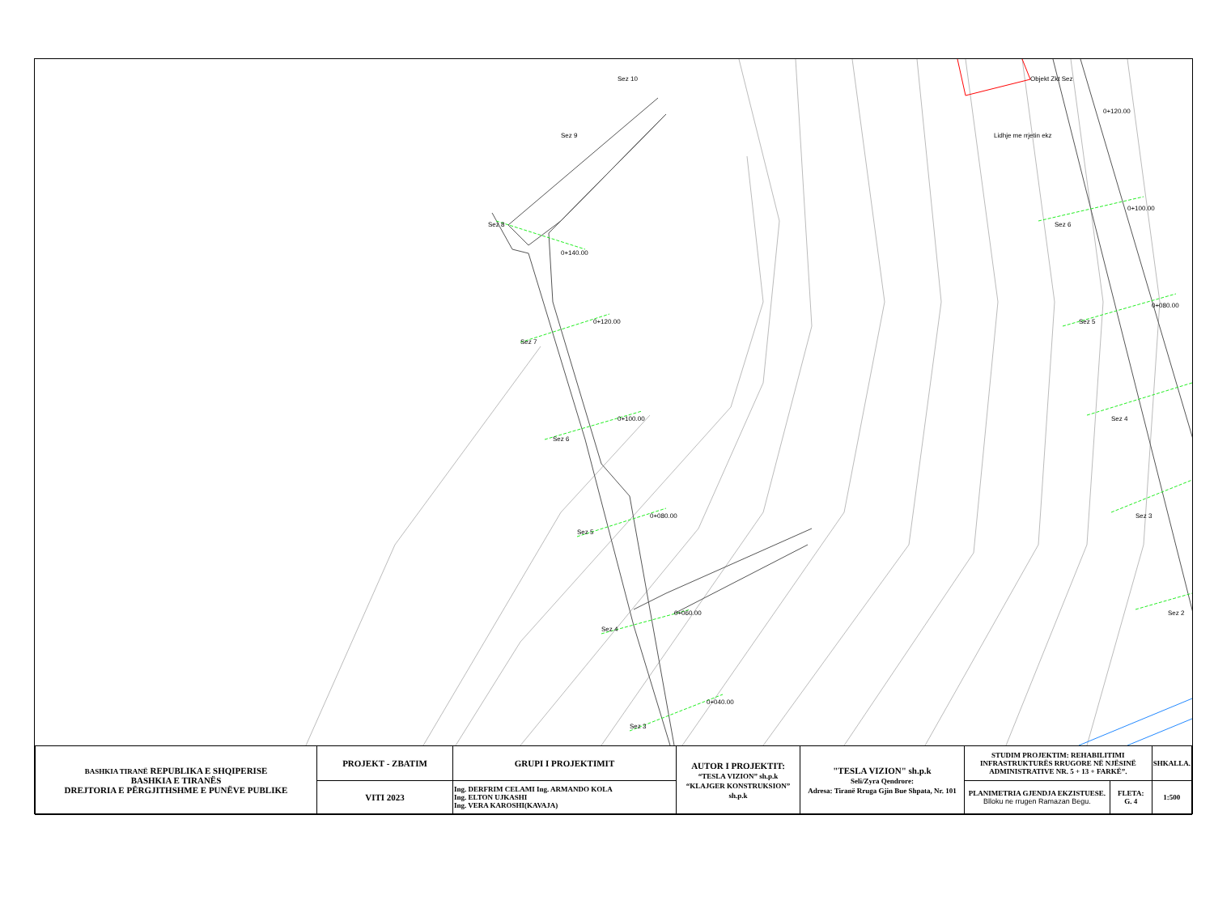Sez 10
Sez 9
Sez 8
0+140.00
Sez 7
0+120.00
Sez 6
0+100.00
Sez 5
0+080.00
Sez 4
0+060.00
Sez 3
0+040.00
Lidhje me rrjetin ekz
Objekt Zkt Sez
0+120.00
Sez 6
0+100.00
Sez 5
0+080.00
Sez 4
Sez 3
Sez 2
| BASHKIA TIRANË REPUBLIKA E SHQIPERISE BASHKIA E TIRANËS DREJTORIA E PËRGJITHSHME E PUNËVE PUBLIKE | PROJEKT - ZBATIM | GRUPI I PROJEKTIMIT | AUTOR I PROJEKTIT: “TESLA VIZION” sh.p.k “KLAJGER KONSTRUKSION” sh.p.k | "TESLA VIZION" sh.p.k Seli/Zyra Qendrore: Adresa: Tiranë Rruga Gjin Bue Shpata, Nr. 101 | STUDIM PROJEKTIM: REHABILITIMI INFRASTRUKTURËS RRUGORE NË NJËSINË ADMINISTRATIVE NR. 5 + 13 + FARKË”. | | SHKALLA. |
| | VITI 2023 | Ing. DERFRIM CELAMI Ing. ARMANDO KOLA Ing. ELTON UJKASHI Ing. VERA KAROSHI(KAVAJA) | | | PLANIMETRIA GJENDJA EKZISTUESE. Blloku ne rrugen Ramazan Begu. | FLETA: G. 4 | 1:500 |